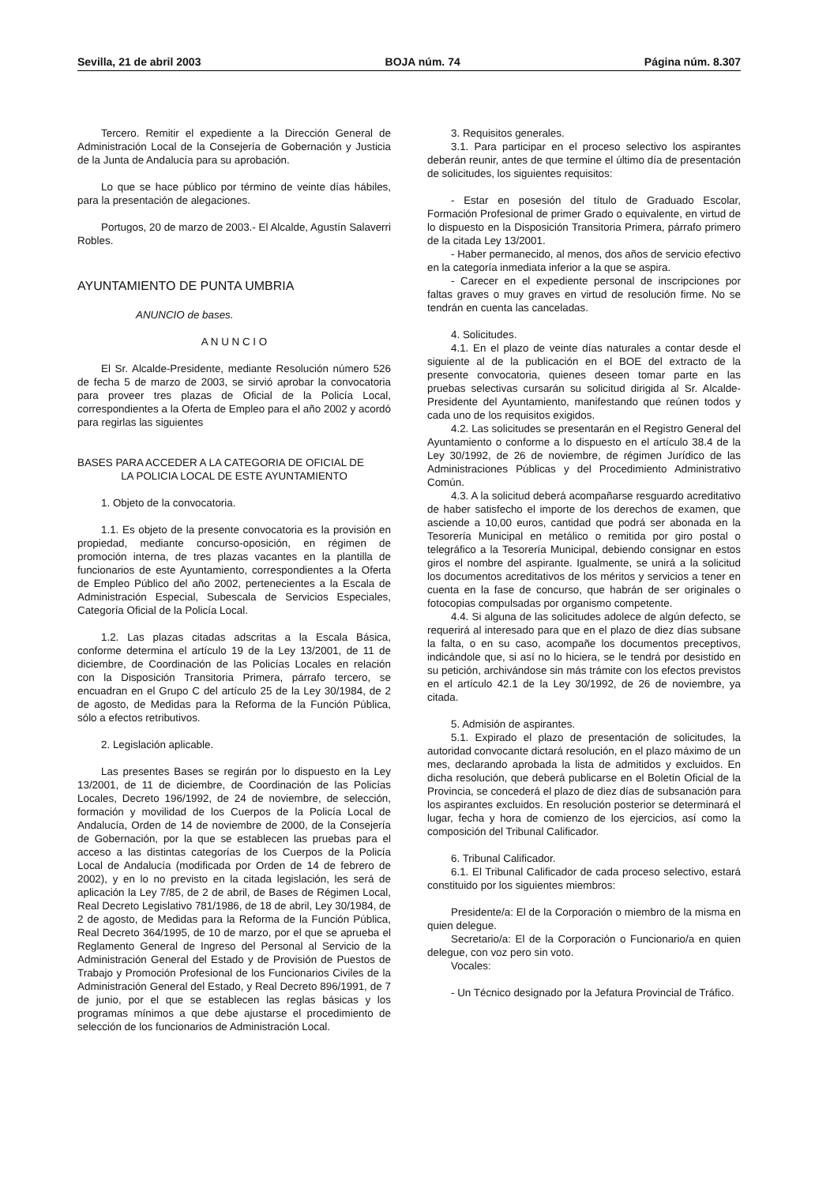Sevilla, 21 de abril 2003 BOJA núm. 74 Página núm. 8.307
Tercero. Remitir el expediente a la Dirección General de Administración Local de la Consejería de Gobernación y Justicia de la Junta de Andalucía para su aprobación.
Lo que se hace público por término de veinte días hábiles, para la presentación de alegaciones.
Portugos, 20 de marzo de 2003.- El Alcalde, Agustín Salaverri Robles.
AYUNTAMIENTO DE PUNTA UMBRIA
ANUNCIO de bases.
A N U N C I O
El Sr. Alcalde-Presidente, mediante Resolución número 526 de fecha 5 de marzo de 2003, se sirvió aprobar la convocatoria para proveer tres plazas de Oficial de la Policía Local, correspondientes a la Oferta de Empleo para el año 2002 y acordó para regirlas las siguientes
BASES PARA ACCEDER A LA CATEGORIA DE OFICIAL DE
LA POLICIA LOCAL DE ESTE AYUNTAMIENTO
1. Objeto de la convocatoria.
1.1. Es objeto de la presente convocatoria es la provisión en propiedad, mediante concurso-oposición, en régimen de promoción interna, de tres plazas vacantes en la plantilla de funcionarios de este Ayuntamiento, correspondientes a la Oferta de Empleo Público del año 2002, pertenecientes a la Escala de Administración Especial, Subescala de Servicios Especiales, Categoría Oficial de la Policía Local.
1.2. Las plazas citadas adscritas a la Escala Básica, conforme determina el artículo 19 de la Ley 13/2001, de 11 de diciembre, de Coordinación de las Policías Locales en relación con la Disposición Transitoria Primera, párrafo tercero, se encuadran en el Grupo C del artículo 25 de la Ley 30/1984, de 2 de agosto, de Medidas para la Reforma de la Función Pública, sólo a efectos retributivos.
2. Legislación aplicable.
Las presentes Bases se regirán por lo dispuesto en la Ley 13/2001, de 11 de diciembre, de Coordinación de las Policías Locales, Decreto 196/1992, de 24 de noviembre, de selección, formación y movilidad de los Cuerpos de la Policía Local de Andalucía, Orden de 14 de noviembre de 2000, de la Consejería de Gobernación, por la que se establecen las pruebas para el acceso a las distintas categorías de los Cuerpos de la Policía Local de Andalucía (modificada por Orden de 14 de febrero de 2002), y en lo no previsto en la citada legislación, les será de aplicación la Ley 7/85, de 2 de abril, de Bases de Régimen Local, Real Decreto Legislativo 781/1986, de 18 de abril, Ley 30/1984, de 2 de agosto, de Medidas para la Reforma de la Función Pública, Real Decreto 364/1995, de 10 de marzo, por el que se aprueba el Reglamento General de Ingreso del Personal al Servicio de la Administración General del Estado y de Provisión de Puestos de Trabajo y Promoción Profesional de los Funcionarios Civiles de la Administración General del Estado, y Real Decreto 896/1991, de 7 de junio, por el que se establecen las reglas básicas y los programas mínimos a que debe ajustarse el procedimiento de selección de los funcionarios de Administración Local.
3. Requisitos generales.
3.1. Para participar en el proceso selectivo los aspirantes deberán reunir, antes de que termine el último día de presentación de solicitudes, los siguientes requisitos:
- Estar en posesión del título de Graduado Escolar, Formación Profesional de primer Grado o equivalente, en virtud de lo dispuesto en la Disposición Transitoria Primera, párrafo primero de la citada Ley 13/2001.
- Haber permanecido, al menos, dos años de servicio efectivo en la categoría inmediata inferior a la que se aspira.
- Carecer en el expediente personal de inscripciones por faltas graves o muy graves en virtud de resolución firme. No se tendrán en cuenta las canceladas.
4. Solicitudes.
4.1. En el plazo de veinte días naturales a contar desde el siguiente al de la publicación en el BOE del extracto de la presente convocatoria, quienes deseen tomar parte en las pruebas selectivas cursarán su solicitud dirigida al Sr. Alcalde-Presidente del Ayuntamiento, manifestando que reúnen todos y cada uno de los requisitos exigidos.
4.2. Las solicitudes se presentarán en el Registro General del Ayuntamiento o conforme a lo dispuesto en el artículo 38.4 de la Ley 30/1992, de 26 de noviembre, de régimen Jurídico de las Administraciones Públicas y del Procedimiento Administrativo Común.
4.3. A la solicitud deberá acompañarse resguardo acreditativo de haber satisfecho el importe de los derechos de examen, que asciende a 10,00 euros, cantidad que podrá ser abonada en la Tesorería Municipal en metálico o remitida por giro postal o telegráfico a la Tesorería Municipal, debiendo consignar en estos giros el nombre del aspirante. Igualmente, se unirá a la solicitud los documentos acreditativos de los méritos y servicios a tener en cuenta en la fase de concurso, que habrán de ser originales o fotocopias compulsadas por organismo competente.
4.4. Si alguna de las solicitudes adolece de algún defecto, se requerirá al interesado para que en el plazo de diez días subsane la falta, o en su caso, acompañe los documentos preceptivos, indicándole que, si así no lo hiciera, se le tendrá por desistido en su petición, archivándose sin más trámite con los efectos previstos en el artículo 42.1 de la Ley 30/1992, de 26 de noviembre, ya citada.
5. Admisión de aspirantes.
5.1. Expirado el plazo de presentación de solicitudes, la autoridad convocante dictará resolución, en el plazo máximo de un mes, declarando aprobada la lista de admitidos y excluidos. En dicha resolución, que deberá publicarse en el Boletín Oficial de la Provincia, se concederá el plazo de diez días de subsanación para los aspirantes excluidos. En resolución posterior se determinará el lugar, fecha y hora de comienzo de los ejercicios, así como la composición del Tribunal Calificador.
6. Tribunal Calificador.
6.1. El Tribunal Calificador de cada proceso selectivo, estará constituido por los siguientes miembros:
Presidente/a: El de la Corporación o miembro de la misma en quien delegue.
Secretario/a: El de la Corporación o Funcionario/a en quien delegue, con voz pero sin voto.
Vocales:
- Un Técnico designado por la Jefatura Provincial de Tráfico.